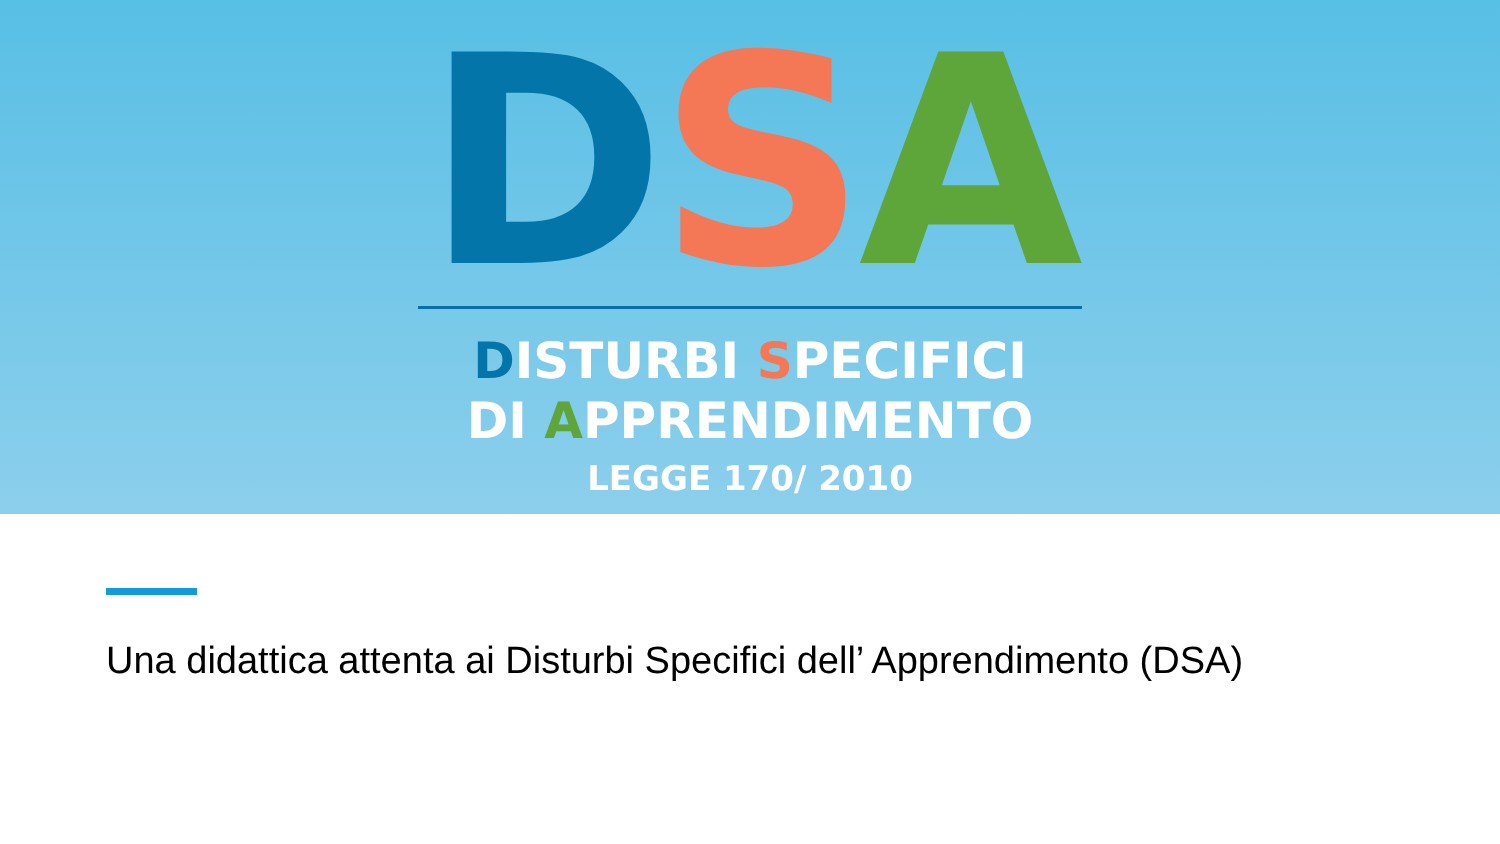DSA
DISTURBI SPECIFICI
DI APPRENDIMENTO
LEGGE 170/ 2010
Una didattica attenta ai Disturbi Specifici dell’ Apprendimento (DSA)